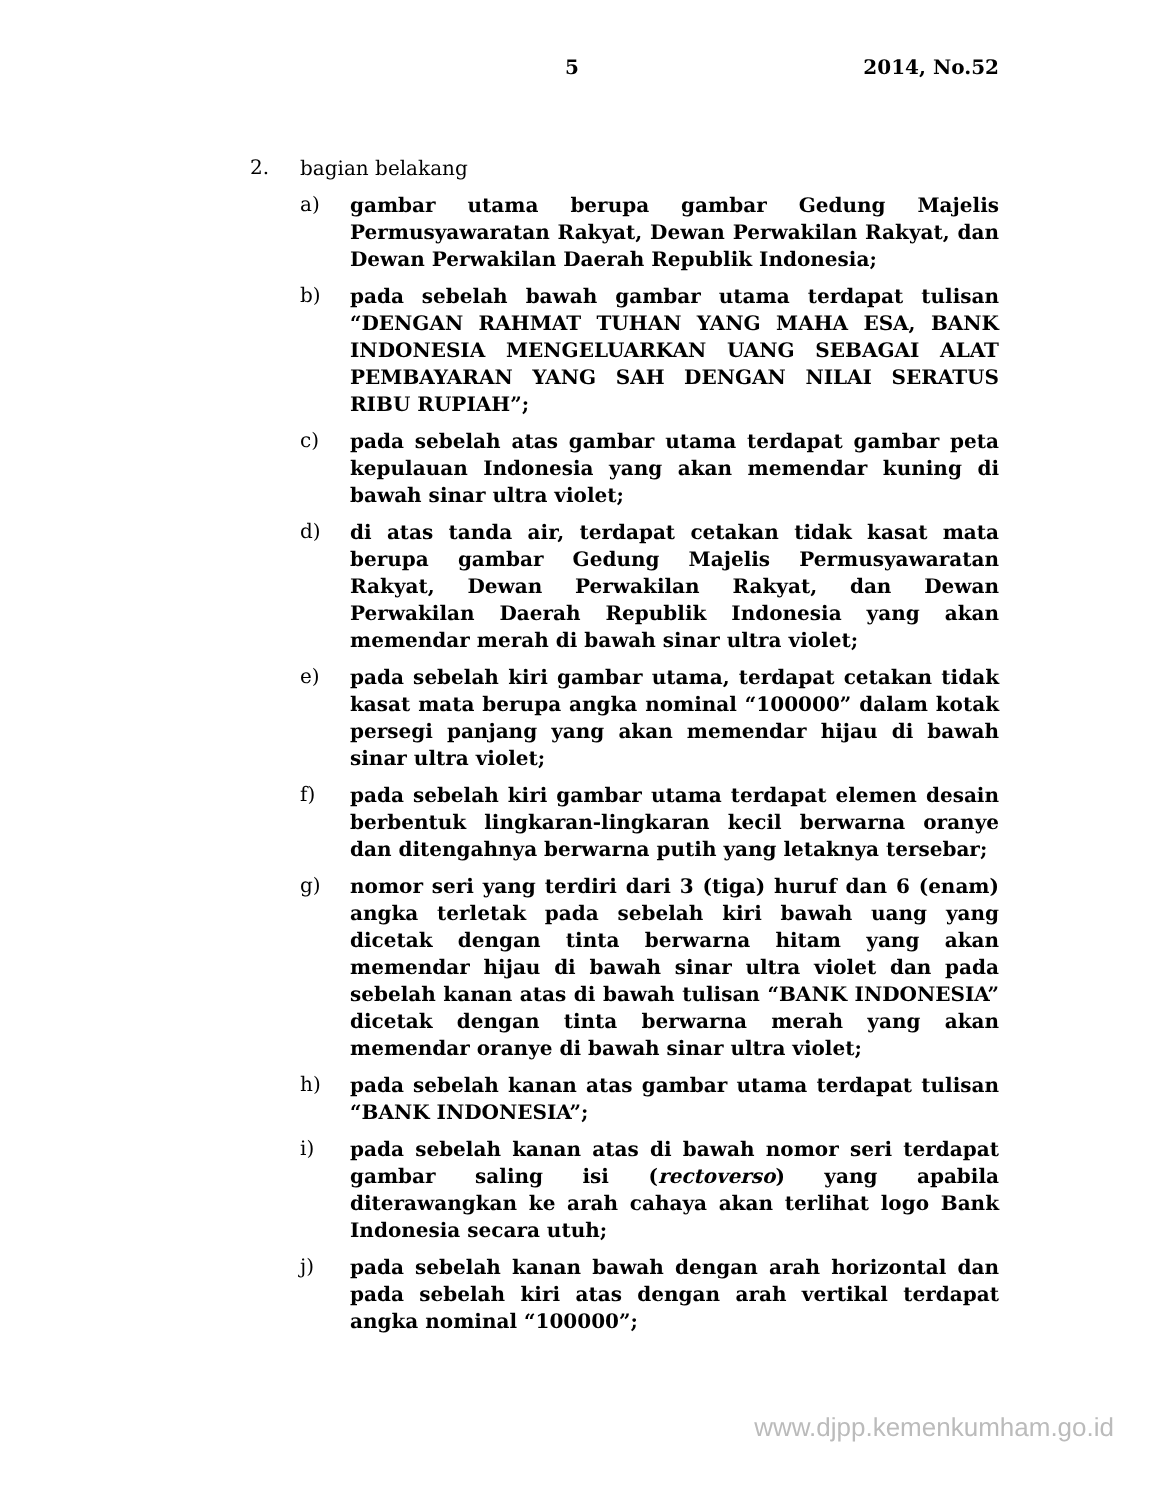5 2014, No.52
2.
bagian belakang
a)
gambar utama berupa gambar Gedung Majelis Permusyawaratan Rakyat, Dewan Perwakilan Rakyat, dan Dewan Perwakilan Daerah Republik Indonesia;
b)
pada sebelah bawah gambar utama terdapat tulisan “DENGAN RAHMAT TUHAN YANG MAHA ESA, BANK INDONESIA MENGELUARKAN UANG SEBAGAI ALAT PEMBAYARAN YANG SAH DENGAN NILAI SERATUS RIBU RUPIAH”;
c)
pada sebelah atas gambar utama terdapat gambar peta kepulauan Indonesia yang akan memendar kuning di bawah sinar ultra violet;
d)
di atas tanda air, terdapat cetakan tidak kasat mata berupa gambar Gedung Majelis Permusyawaratan Rakyat, Dewan Perwakilan Rakyat, dan Dewan Perwakilan Daerah Republik Indonesia yang akan memendar merah di bawah sinar ultra violet;
e)
pada sebelah kiri gambar utama, terdapat cetakan tidak kasat mata berupa angka nominal “100000” dalam kotak persegi panjang yang akan memendar hijau di bawah sinar ultra violet;
f)
pada sebelah kiri gambar utama terdapat elemen desain berbentuk lingkaran-lingkaran kecil berwarna oranye dan ditengahnya berwarna putih yang letaknya tersebar;
g)
nomor seri yang terdiri dari 3 (tiga) huruf dan 6 (enam) angka terletak pada sebelah kiri bawah uang yang dicetak dengan tinta berwarna hitam yang akan memendar hijau di bawah sinar ultra violet dan pada sebelah kanan atas di bawah tulisan “BANK INDONESIA” dicetak dengan tinta berwarna merah yang akan memendar oranye di bawah sinar ultra violet;
h)
pada sebelah kanan atas gambar utama terdapat tulisan “BANK INDONESIA”;
i)
pada sebelah kanan atas di bawah nomor seri terdapat gambar saling isi (rectoverso) yang apabila diterawangkan ke arah cahaya akan terlihat logo Bank Indonesia secara utuh;
j)
pada sebelah kanan bawah dengan arah horizontal dan pada sebelah kiri atas dengan arah vertikal terdapat angka nominal “100000”;
www.djpp.kemenkumham.go.id